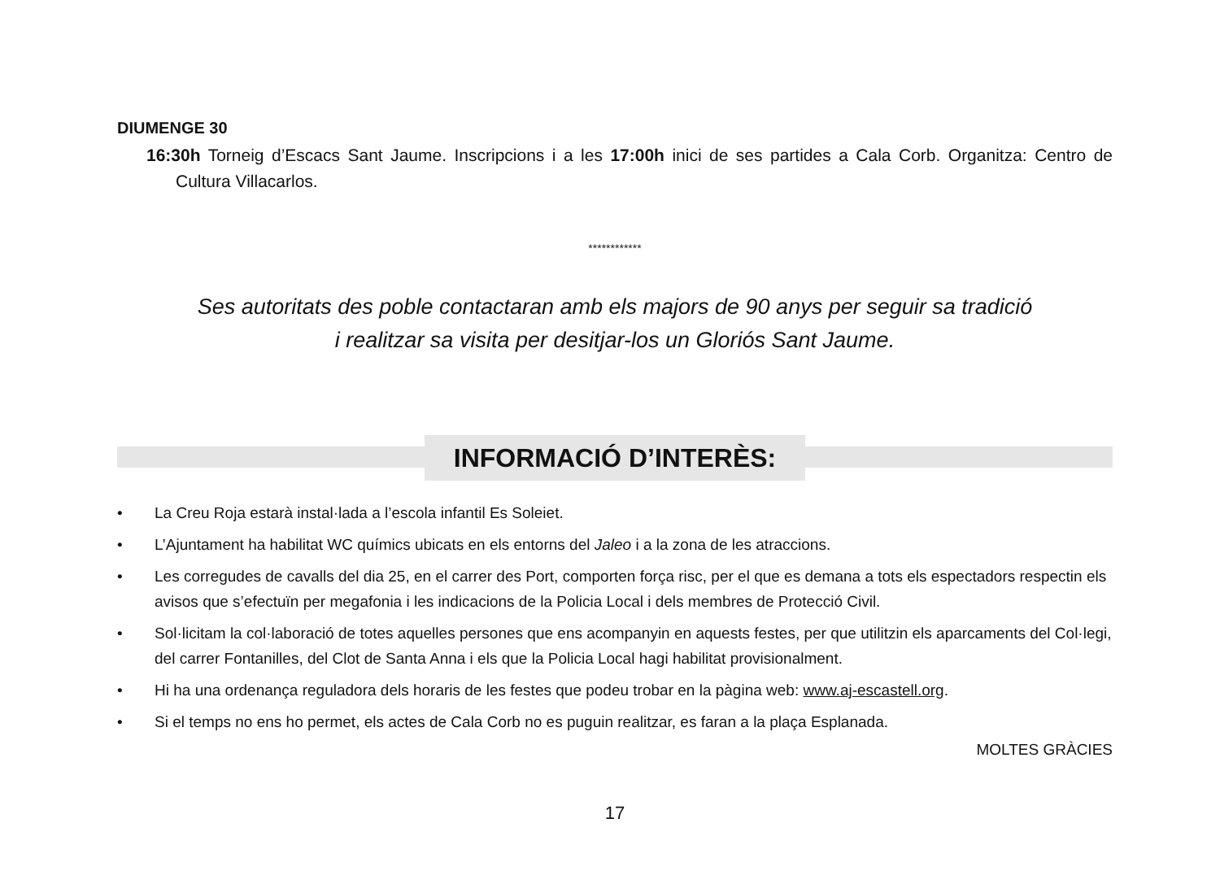DIUMENGE 30
16:30h Torneig d’Escacs Sant Jaume. Inscripcions i a les 17:00h inici de ses partides a Cala Corb. Organitza: Centro de Cultura Villacarlos.
************
Ses autoritats des poble contactaran amb els majors de 90 anys per seguir sa tradició
i realitzar sa visita per desitjar-los un Gloriós Sant Jaume.
INFORMACIÓ D’INTERÈS:
• La Creu Roja estarà instal·lada a l’escola infantil Es Soleiet.
• L’Ajuntament ha habilitat WC químics ubicats en els entorns del Jaleo i a la zona de les atraccions.
• Les corregudes de cavalls del dia 25, en el carrer des Port, comporten força risc, per el que es demana a tots els espectadors respectin els avisos que s’efectuïn per megafonia i les indicacions de la Policia Local i dels membres de Protecció Civil.
• Sol·licitam la col·laboració de totes aquelles persones que ens acompanyin en aquests festes, per que utilitzin els aparcaments del Col·legi, del carrer Fontanilles, del Clot de Santa Anna i els que la Policia Local hagi habilitat provisionalment.
• Hi ha una ordenança reguladora dels horaris de les festes que podeu trobar en la pàgina web: www.aj-escastell.org.
• Si el temps no ens ho permet, els actes de Cala Corb no es puguin realitzar, es faran a la plaça Esplanada.
MOLTES GRÀCIES
17